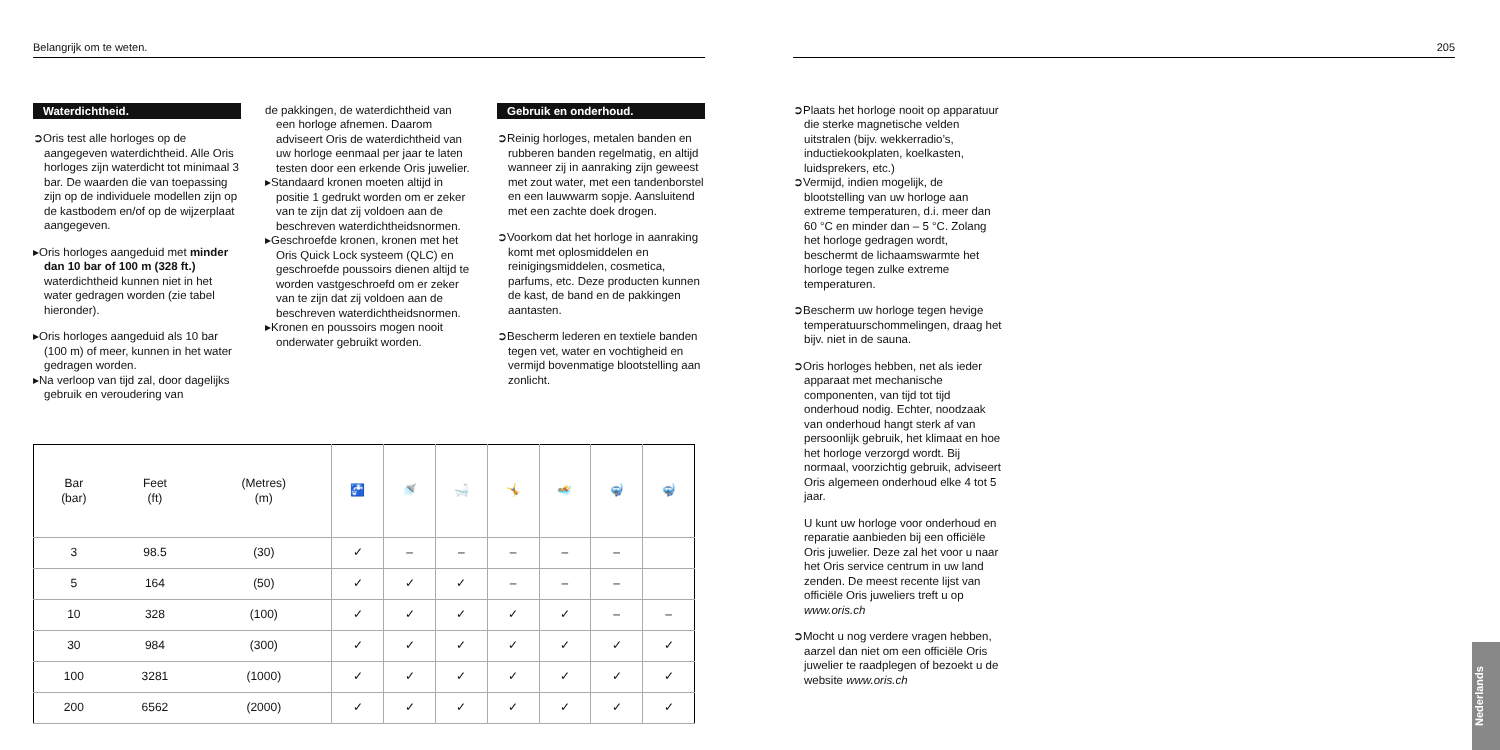Belangrijk om te weten.
Waterdichtheid.
➲Oris test alle horloges op de aangegeven waterdichtheid. Alle Oris horloges zijn waterdicht tot minimaal 3 bar. De waarden die van toepassing zijn op de individuele modellen zijn op de kastbodem en/of op de wijzerplaat aangegeven.
▸Oris horloges aangeduid met minder dan 10 bar of 100 m (328 ft.) waterdichtheid kunnen niet in het water gedragen worden (zie tabel hieronder).
▸Oris horloges aangeduid als 10 bar (100 m) of meer, kunnen in het water gedragen worden.
▸Na verloop van tijd zal, door dagelijks gebruik en veroudering van
de pakkingen, de waterdichtheid van een horloge afnemen. Daarom adviseert Oris de waterdichtheid van uw horloge eenmaal per jaar te laten testen door een erkende Oris juwelier.
▸Standaard kronen moeten altijd in positie 1 gedrukt worden om er zeker van te zijn dat zij voldoen aan de beschreven waterdichtheidsnormen.
▸Geschroefde kronen, kronen met het Oris Quick Lock systeem (QLC) en geschroefde poussoirs dienen altijd te worden vastgeschroefd om er zeker van te zijn dat zij voldoen aan de beschreven waterdichtheidsnormen.
▸Kronen en poussoirs mogen nooit onderwater gebruikt worden.
Gebruik en onderhoud.
➲Reinig horloges, metalen banden en rubberen banden regelmatig, en altijd wanneer zij in aanraking zijn geweest met zout water, met een tandenborstel en een lauwwarm sopje. Aansluitend met een zachte doek drogen.
➲Voorkom dat het horloge in aanraking komt met oplosmiddelen en reinigingsmiddelen, cosmetica, parfums, etc. Deze producten kunnen de kast, de band en de pakkingen aantasten.
➲Bescherm lederen en textiele banden tegen vet, water en vochtigheid en vermijd bovenmatige blootstelling aan zonlicht.
| Bar (bar) | Feet (ft) | (Metres) (m) | 🚰 | 🚿 | 🛁 | 🤸 | 🏊 | 🤿 | 🤿 |
| --- | --- | --- | --- | --- | --- | --- | --- | --- | --- |
| 3 | 98.5 | (30) | ✓ | – | – | – | – | – | |
| 5 | 164 | (50) | ✓ | ✓ | ✓ | – | – | – | |
| 10 | 328 | (100) | ✓ | ✓ | ✓ | ✓ | ✓ | – | – |
| 30 | 984 | (300) | ✓ | ✓ | ✓ | ✓ | ✓ | ✓ | ✓ |
| 100 | 3281 | (1000) | ✓ | ✓ | ✓ | ✓ | ✓ | ✓ | ✓ |
| 200 | 6562 | (2000) | ✓ | ✓ | ✓ | ✓ | ✓ | ✓ | ✓ |
205
➲Plaats het horloge nooit op apparatuur die sterke magnetische velden uitstralen (bijv. wekkerradio’s, inductiekookplaten, koelkasten, luidsprekers, etc.)
➲Vermijd, indien mogelijk, de blootstelling van uw horloge aan extreme temperaturen, d.i. meer dan 60 °C en minder dan – 5 °C. Zolang het horloge gedragen wordt, beschermt de lichaamswarmte het horloge tegen zulke extreme temperaturen.
➲Bescherm uw horloge tegen hevige temperatuurschommelingen, draag het bijv. niet in de sauna.
➲Oris horloges hebben, net als ieder apparaat met mechanische componenten, van tijd tot tijd onderhoud nodig. Echter, noodzaak van onderhoud hangt sterk af van persoonlijk gebruik, het klimaat en hoe het horloge verzorgd wordt. Bij normaal, voorzichtig gebruik, adviseert Oris algemeen onderhoud elke 4 tot 5 jaar.
U kunt uw horloge voor onderhoud en reparatie aanbieden bij een officiële Oris juwelier. Deze zal het voor u naar het Oris service centrum in uw land zenden. De meest recente lijst van officiële Oris juweliers treft u op www.oris.ch
➲Mocht u nog verdere vragen hebben, aarzel dan niet om een officiële Oris juwelier te raadplegen of bezoekt u de website www.oris.ch
Nederlands